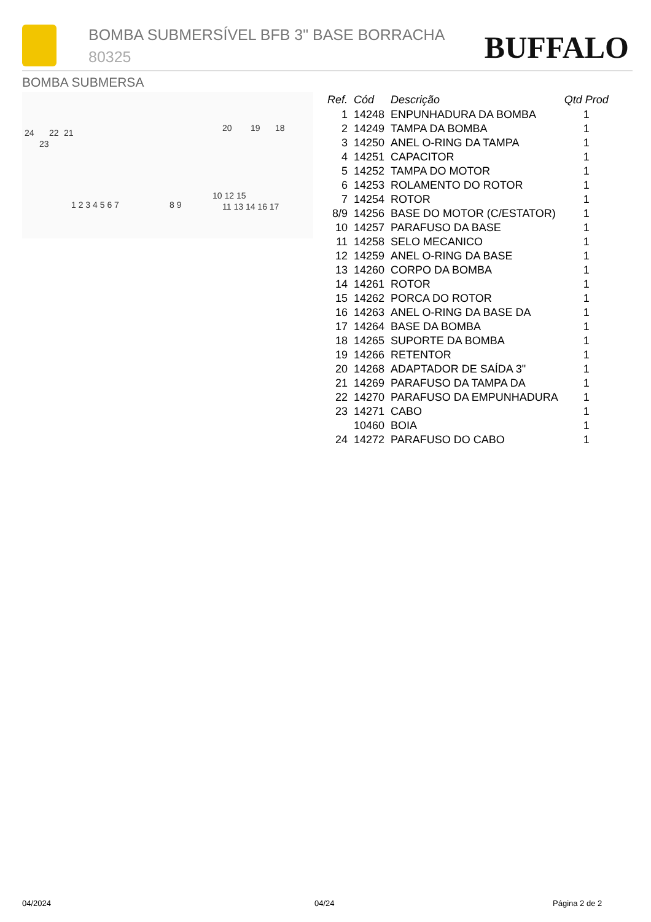BOMBA SUBMERSÍVEL BFB 3" BASE BORRACHA
80325 BUFFALO
BOMBA SUBMERSA
24 22 21
23
20 19 18
1 2 3 4 5 6 7 8 9
10 12 15
11 13 14 16 17
| Ref. | Cód | Descrição | Qtd Prod |
| --- | --- | --- | --- |
| 1 | 14248 | ENPUNHADURA DA BOMBA | 1 |
| 2 | 14249 | TAMPA DA BOMBA | 1 |
| 3 | 14250 | ANEL O-RING DA TAMPA | 1 |
| 4 | 14251 | CAPACITOR | 1 |
| 5 | 14252 | TAMPA DO MOTOR | 1 |
| 6 | 14253 | ROLAMENTO DO ROTOR | 1 |
| 7 | 14254 | ROTOR | 1 |
| 8/9 | 14256 | BASE DO MOTOR (C/ESTATOR) | 1 |
| 10 | 14257 | PARAFUSO DA BASE | 1 |
| 11 | 14258 | SELO MECANICO | 1 |
| 12 | 14259 | ANEL O-RING DA BASE | 1 |
| 13 | 14260 | CORPO DA BOMBA | 1 |
| 14 | 14261 | ROTOR | 1 |
| 15 | 14262 | PORCA DO ROTOR | 1 |
| 16 | 14263 | ANEL O-RING DA BASE DA | 1 |
| 17 | 14264 | BASE DA BOMBA | 1 |
| 18 | 14265 | SUPORTE DA BOMBA | 1 |
| 19 | 14266 | RETENTOR | 1 |
| 20 | 14268 | ADAPTADOR DE SAÍDA 3" | 1 |
| 21 | 14269 | PARAFUSO DA TAMPA DA | 1 |
| 22 | 14270 | PARAFUSO DA EMPUNHADURA | 1 |
| 23 | 14271 | CABO | 1 |
| | 10460 | BOIA | 1 |
| 24 | 14272 | PARAFUSO DO CABO | 1 |
04/2024 04/24 Página 2 de 2